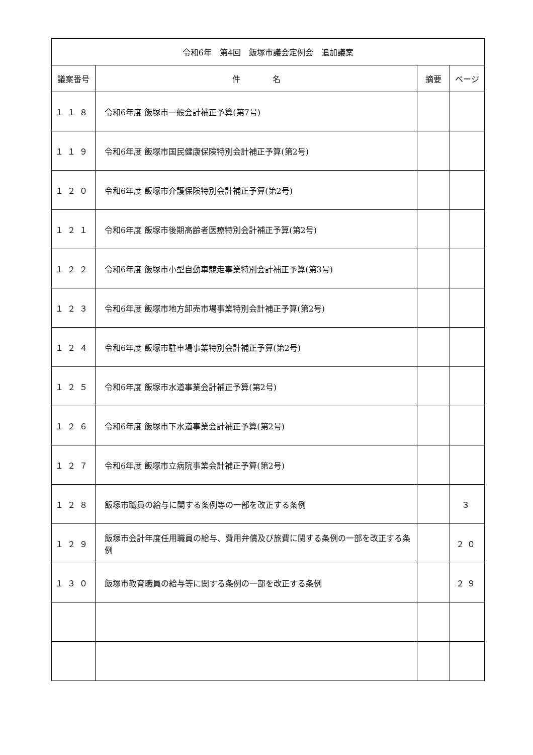| 令和6年 第4回 飯塚市議会定例会 追加議案 | | | |
| --- | --- | --- | --- |
| 議案番号 | 件 名 | 摘要 | ページ |
| １１８ | 令和6年度 飯塚市一般会計補正予算(第7号) | | |
| １１９ | 令和6年度 飯塚市国民健康保険特別会計補正予算(第2号) | | |
| １２０ | 令和6年度 飯塚市介護保険特別会計補正予算(第2号) | | |
| １２１ | 令和6年度 飯塚市後期高齢者医療特別会計補正予算(第2号) | | |
| １２２ | 令和6年度 飯塚市小型自動車競走事業特別会計補正予算(第3号) | | |
| １２３ | 令和6年度 飯塚市地方卸売市場事業特別会計補正予算(第2号) | | |
| １２４ | 令和6年度 飯塚市駐車場事業特別会計補正予算(第2号) | | |
| １２５ | 令和6年度 飯塚市水道事業会計補正予算(第2号) | | |
| １２６ | 令和6年度 飯塚市下水道事業会計補正予算(第2号) | | |
| １２７ | 令和6年度 飯塚市立病院事業会計補正予算(第2号) | | |
| １２８ | 飯塚市職員の給与に関する条例等の一部を改正する条例 | | ３ |
| １２９ | 飯塚市会計年度任用職員の給与、費用弁償及び旅費に関する条例の一部を改正する条例 | | ２０ |
| １３０ | 飯塚市教育職員の給与等に関する条例の一部を改正する条例 | | ２９ |